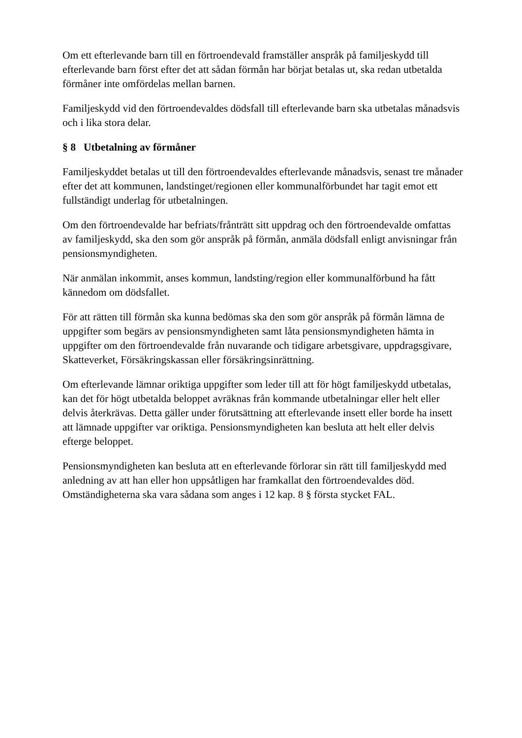Om ett efterlevande barn till en förtroendevald framställer anspråk på familjeskydd till efterlevande barn först efter det att sådan förmån har börjat betalas ut, ska redan utbetalda förmåner inte omfördelas mellan barnen.
Familjeskydd vid den förtroendevaldes dödsfall till efterlevande barn ska utbetalas månadsvis och i lika stora delar.
§ 8 Utbetalning av förmåner
Familjeskyddet betalas ut till den förtroendevaldes efterlevande månadsvis, senast tre månader efter det att kommunen, landstinget/regionen eller kommunalförbundet har tagit emot ett fullständigt underlag för utbetalningen.
Om den förtroendevalde har befriats/frånträtt sitt uppdrag och den förtroendevalde omfattas av familjeskydd, ska den som gör anspråk på förmån, anmäla dödsfall enligt anvisningar från pensionsmyndigheten.
När anmälan inkommit, anses kommun, landsting/region eller kommunalförbund ha fått kännedom om dödsfallet.
För att rätten till förmån ska kunna bedömas ska den som gör anspråk på förmån lämna de uppgifter som begärs av pensionsmyndigheten samt låta pensionsmyndigheten hämta in uppgifter om den förtroendevalde från nuvarande och tidigare arbetsgivare, uppdragsgivare, Skatteverket, Försäkringskassan eller försäkringsinrättning.
Om efterlevande lämnar oriktiga uppgifter som leder till att för högt familjeskydd utbetalas, kan det för högt utbetalda beloppet avräknas från kommande utbetalningar eller helt eller delvis återkrävas. Detta gäller under förutsättning att efterlevande insett eller borde ha insett att lämnade uppgifter var oriktiga. Pensionsmyndigheten kan besluta att helt eller delvis efterge beloppet.
Pensionsmyndigheten kan besluta att en efterlevande förlorar sin rätt till familjeskydd med anledning av att han eller hon uppsåtligen har framkallat den förtroendevaldes död. Omständigheterna ska vara sådana som anges i 12 kap. 8 § första stycket FAL.